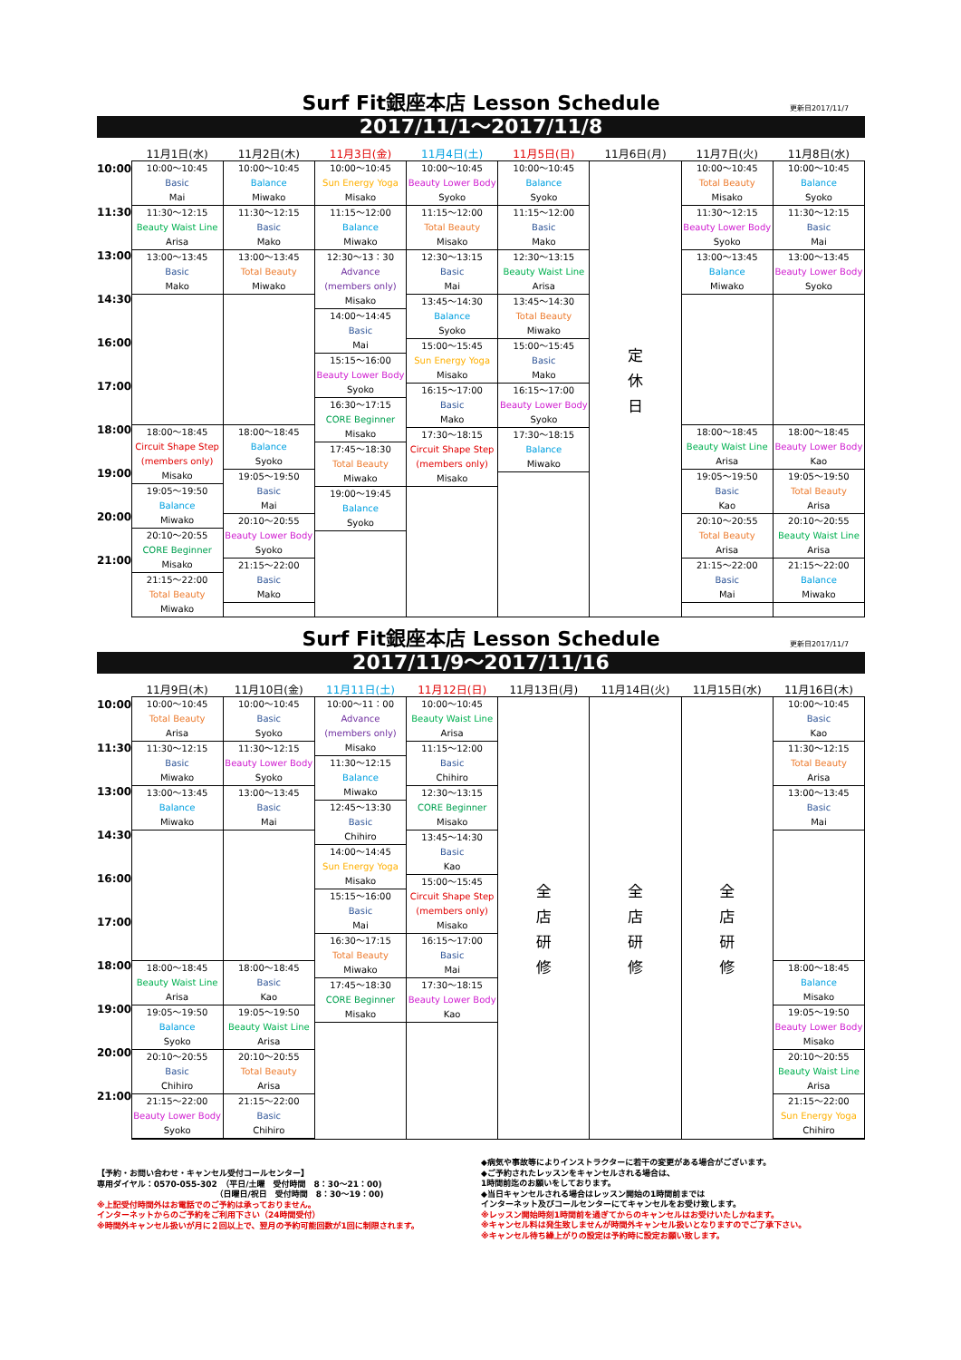Surf Fit銀座本店 Lesson Schedule 更新日2017/11/7
2017/11/1～2017/11/8
| | 11月1日(水) | 11月2日(木) | 11月3日(金) | 11月4日(土) | 11月5日(日) | 11月6日(月) | 11月7日(火) | 11月8日(水) |
| --- | --- | --- | --- | --- | --- | --- | --- | --- |
| 10:00 11:30 13:00 14:30 16:00 17:00 18:00 19:00 20:00 21:00 | 10:00～10:45 Basic Mai 11:30～12:15 Beauty Waist Line Arisa 13:00～13:45 Basic Mako 18:00～18:45 Circuit Shape Step (members only) Misako 19:05～19:50 Balance Miwako 20:10～20:55 CORE Beginner Misako 21:15～22:00 Total Beauty Miwako | 10:00～10:45 Balance Miwako 11:30～12:15 Basic Mako 13:00～13:45 Total Beauty Miwako 18:00～18:45 Balance Syoko 19:05～19:50 Basic Mai 20:10～20:55 Beauty Lower Body Syoko 21:15～22:00 Basic Mako | 10:00～10:45 Sun Energy Yoga Misako 11:15～12:00 Balance Miwako 12:30～13：30 Advance (members only) Misako 14:00～14:45 Basic Mai 15:15～16:00 Beauty Lower Body Syoko 16:30～17:15 CORE Beginner Misako 17:45～18:30 Total Beauty Miwako 19:00～19:45 Balance Syoko | 10:00～10:45 Beauty Lower Body Syoko 11:15～12:00 Total Beauty Misako 12:30～13:15 Basic Mai 13:45～14:30 Balance Syoko 15:00～15:45 Sun Energy Yoga Misako 16:15～17:00 Basic Mako 17:30～18:15 Circuit Shape Step (members only) Misako | 10:00～10:45 Balance Syoko 11:15～12:00 Basic Mako 12:30～13:15 Beauty Waist Line Arisa 13:45～14:30 Total Beauty Miwako 15:00～15:45 Basic Mako 16:15～17:00 Beauty Lower Body Syoko 17:30～18:15 Balance Miwako | 定 休 日 | 10:00～10:45 Total Beauty Misako 11:30～12:15 Beauty Lower Body Syoko 13:00～13:45 Balance Miwako 18:00～18:45 Beauty Waist Line Arisa 19:05～19:50 Basic Kao 20:10～20:55 Total Beauty Arisa 21:15～22:00 Basic Mai | 10:00～10:45 Balance Syoko 11:30～12:15 Basic Mai 13:00～13:45 Beauty Lower Body Syoko 18:00～18:45 Beauty Lower Body Kao 19:05～19:50 Total Beauty Arisa 20:10～20:55 Beauty Waist Line Arisa 21:15～22:00 Balance Miwako |
Surf Fit銀座本店 Lesson Schedule 更新日2017/11/7
2017/11/9～2017/11/16
| | 11月9日(木) | 11月10日(金) | 11月11日(土) | 11月12日(日) | 11月13日(月) | 11月14日(火) | 11月15日(水) | 11月16日(木) |
| --- | --- | --- | --- | --- | --- | --- | --- | --- |
| 10:00 11:30 13:00 14:30 16:00 17:00 18:00 19:00 20:00 21:00 | 10:00～10:45 Total Beauty Arisa 11:30～12:15 Basic Miwako 13:00～13:45 Balance Miwako 18:00～18:45 Beauty Waist Line Arisa 19:05～19:50 Balance Syoko 20:10～20:55 Basic Chihiro 21:15～22:00 Beauty Lower Body Syoko | 10:00～10:45 Basic Syoko 11:30～12:15 Beauty Lower Body Syoko 13:00～13:45 Basic Mai 18:00～18:45 Basic Kao 19:05～19:50 Beauty Waist Line Arisa 20:10～20:55 Total Beauty Arisa 21:15～22:00 Basic Chihiro | 10:00～11：00 Advance (members only) Misako 11:30～12:15 Balance Miwako 12:45～13:30 Basic Chihiro 14:00～14:45 Sun Energy Yoga Misako 15:15～16:00 Basic Mai 16:30～17:15 Total Beauty Miwako 17:45～18:30 CORE Beginner Misako | 10:00～10:45 Beauty Waist Line Arisa 11:15～12:00 Basic Chihiro 12:30～13:15 CORE Beginner Misako 13:45～14:30 Basic Kao 15:00～15:45 Circuit Shape Step (members only) Misako 16:15～17:00 Basic Mai 17:30～18:15 Beauty Lower Body Kao | 全 店 研 修 | 全 店 研 修 | 全 店 研 修 | 10:00～10:45 Basic Kao 11:30～12:15 Total Beauty Arisa 13:00～13:45 Basic Mai 18:00～18:45 Balance Misako 19:05～19:50 Beauty Lower Body Misako 20:10～20:55 Beauty Waist Line Arisa 21:15～22:00 Sun Energy Yoga Chihiro |
【予約・お問い合わせ・キャンセル受付コールセンター】
専用ダイヤル：0570-055-302　（平日/土曜　受付時間　8：30～21：00)
　　　　　　　　　　　　　　　（日曜日/祝日　受付時間　8：30～19：00)
※上記受付時間外はお電話でのご予約は承っておりません。
インターネットからのご予約をご利用下さい（24時間受付）
※時間外キャンセル扱いが月に２回以上で、翌月の予約可能回数が1回に制限されます。
◆病気や事故等によりインストラクターに若干の変更がある場合がございます。
◆ご予約されたレッスンをキャンセルされる場合は、
1時間前迄のお願いをしております。
◆当日キャンセルされる場合はレッスン開始の1時間前までは
インターネット及びコールセンターにてキャンセルをお受け致します。
※レッスン開始時刻1時間前を過ぎてからのキャンセルはお受けいたしかねます。
※キャンセル料は発生致しませんが時間外キャンセル扱いとなりますのでご了承下さい。
※キャンセル待ち繰上がりの設定は予約時に設定お願い致します。